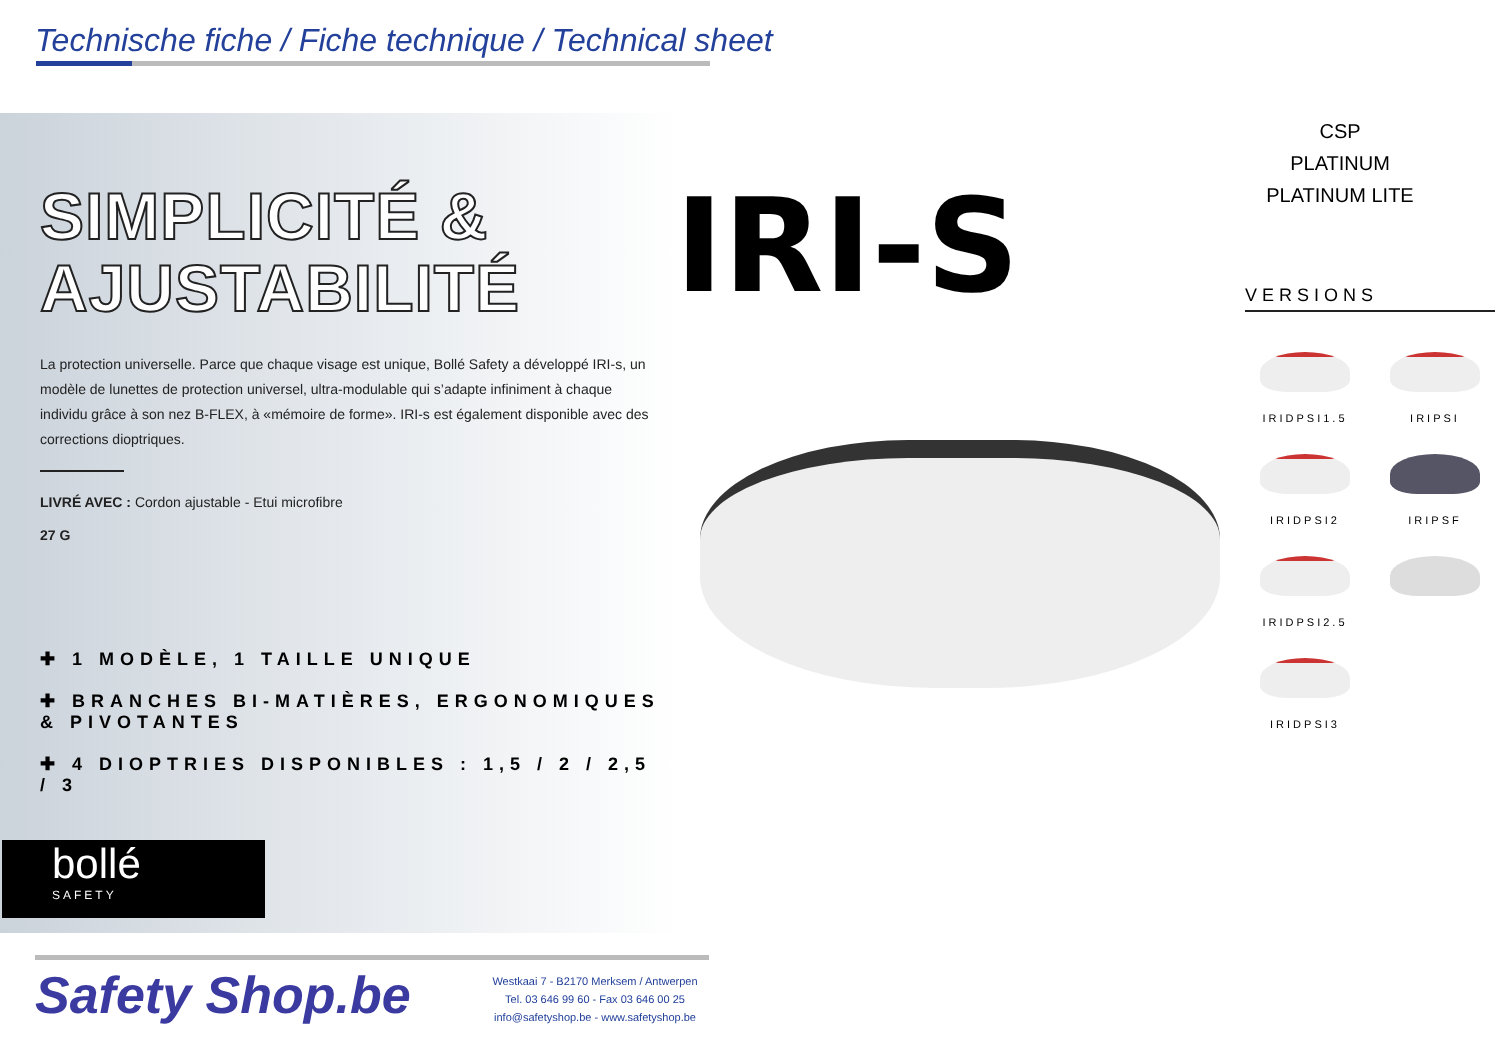Technische fiche / Fiche technique / Technical sheet
SIMPLICITÉ &
AJUSTABILITÉ
La protection universelle. Parce que chaque visage est unique, Bollé Safety a développé IRI-s, un modèle de lunettes de protection universel, ultra-modulable qui s’adapte infiniment à chaque individu grâce à son nez B-FLEX, à «mémoire de forme». IRI-s est également disponible avec des
corrections dioptriques.
LIVRÉ AVEC : Cordon ajustable - Etui microfibre
27 G
✚ 1 MODÈLE, 1 TAILLE UNIQUE
✚ BRANCHES BI-MATIÈRES, ERGONOMIQUES & PIVOTANTES
✚ 4 DIOPTRIES DISPONIBLES : 1,5 / 2 / 2,5 / 3
IRI-S
CSP
PLATINUM
PLATINUM LITE
VERSIONS
IRIDPSI1.5
IRIPSI
IRIDPSI2
IRIPSF
IRIDPSI2.5
IRIDPSI3
bollé
SAFETY
Safety Shop.be
Westkaai 7 - B2170 Merksem / Antwerpen
Tel. 03 646 99 60 - Fax 03 646 00 25
info@safetyshop.be - www.safetyshop.be